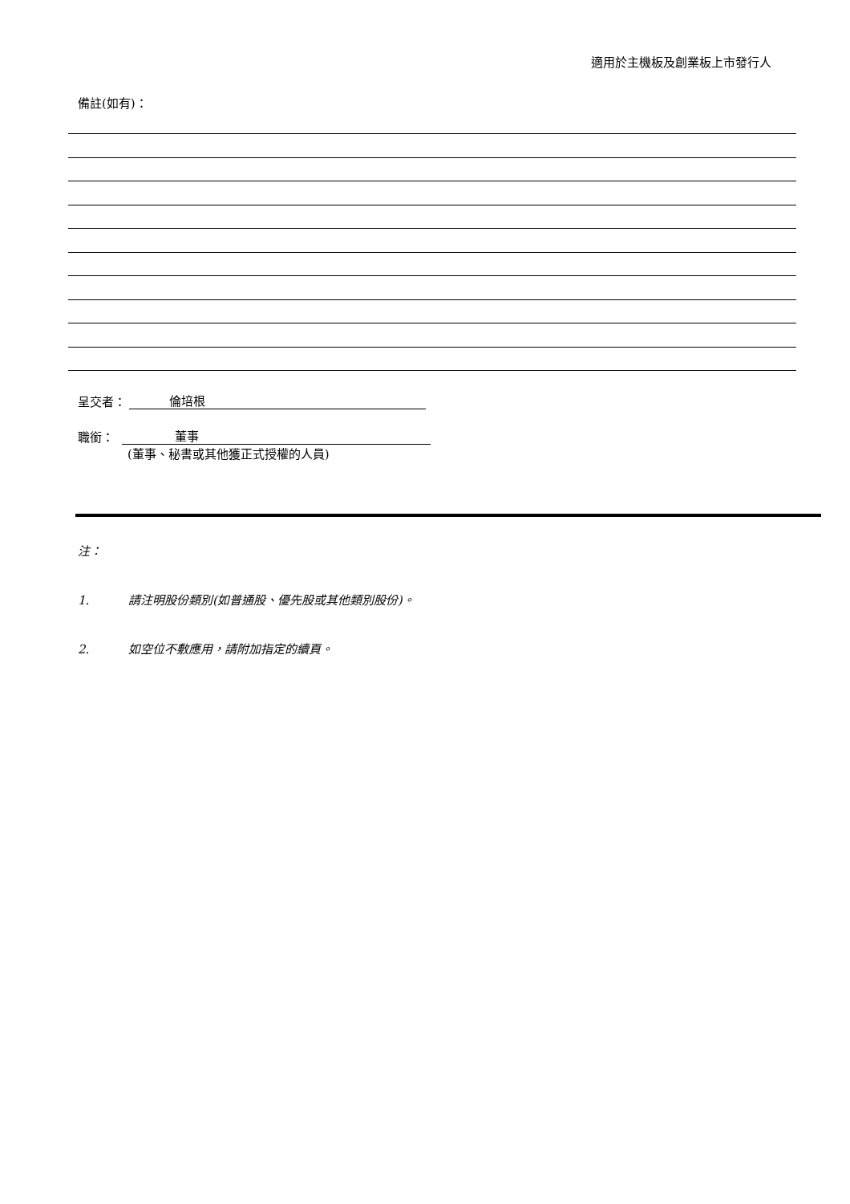適用於主機板及創業板上市發行人
備註(如有)：
呈交者： 倫培根
職銜： 董事
(董事、秘書或其他獲正式授權的人員)
注：
1. 請注明股份類別(如普通股、優先股或其他類別股份)。
2. 如空位不敷應用，請附加指定的續頁。